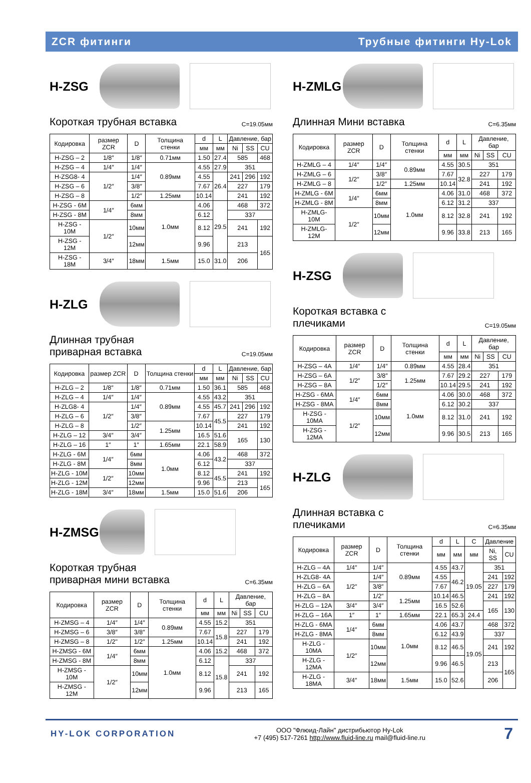ZCR фитинги Трубные фитинги Hy-Lok
H-ZSG
Короткая трубная вставка C=19.05мм
| Кодировка | размер ZCR | D | Толщина стенки | d | L | Давление, бар | | |
| --- | --- | --- | --- | --- | --- | --- | --- | --- |
| | | | | мм | мм | Ni | SS | CU |
| H-ZSG – 2 | 1/8″ | 1/8″ | 0.71мм | 1.50 | 27.4 | 585 | | 468 |
| H-ZSG – 4 | 1/4″ | 1/4″ | 0.89мм | 4.55 | 27.9 | 351 | | |
| H-ZSG8- 4 | 1/2″ | 1/4″ | | 4.55 | 26.4 | 241 | 296 | 192 |
| H-ZSG – 6 | | 3/8″ | | 7.67 | | 227 | | 179 |
| H-ZSG – 8 | | 1/2″ | 1.25мм | 10.14 | | 241 | | 192 |
| H-ZSG - 6M | 1/4″ | 6мм | 1.0мм | 4.06 | 29.5 | 468 | | 372 |
| H-ZSG - 8M | | 8мм | | 6.12 | | 337 | | |
| H-ZSG - 10M | 1/2″ | 10мм | | 8.12 | | 241 | | 192 |
| H-ZSG - 12M | | 12мм | | 9.96 | | 213 | | 165 |
| H-ZSG - 18M | 3/4″ | 18мм | 1.5мм | 15.0 | 31.0 | 206 | | |
H-ZLG
Длинная трубная
приварная вставка C=19.05мм
| Кодировка | размер ZCR | D | Толщина стенки | d | L | Давление, бар | | |
| --- | --- | --- | --- | --- | --- | --- | --- | --- |
| | | | | мм | мм | Ni | SS | CU |
| H-ZLG – 2 | 1/8″ | 1/8″ | 0.71мм | 1.50 | 36.1 | 585 | | 468 |
| H-ZLG – 4 | 1/4″ | 1/4″ | 0.89мм | 4.55 | 43.2 | 351 | | |
| H-ZLG8- 4 | 1/2″ | 1/4″ | | 4.55 | 45.7 | 241 | 296 | 192 |
| H-ZLG – 6 | | 3/8″ | | 7.67 | 45.5 | 227 | | 179 |
| H-ZLG – 8 | | 1/2″ | 1.25мм | 10.14 | | 241 | | 192 |
| H-ZLG – 12 | 3/4″ | 3/4″ | | 16.5 | 51.6 | 165 | | 130 |
| H-ZLG – 16 | 1″ | 1″ | 1.65мм | 22.1 | 58.9 | | | |
| H-ZLG - 6M | 1/4″ | 6мм | 1.0мм | 4.06 | 43.2 | 468 | | 372 |
| H-ZLG - 8M | | 8мм | | 6.12 | | 337 | | |
| H-ZLG - 10M | 1/2″ | 10мм | | 8.12 | 45.5 | 241 | | 192 |
| H-ZLG - 12M | | 12мм | | 9.96 | | 213 | | 165 |
| H-ZLG - 18M | 3/4″ | 18мм | 1.5мм | 15.0 | 51.6 | 206 | | |
H-ZMSG
Короткая трубная
приварная мини вставка C=6.35мм
| Кодировка | размер ZCR | D | Толщина стенки | d | L | Давление, бар | | |
| --- | --- | --- | --- | --- | --- | --- | --- | --- |
| | | | | мм | мм | Ni | SS | CU |
| H-ZMSG – 4 | 1/4″ | 1/4″ | 0.89мм | 4.55 | 15.2 | 351 | | |
| H-ZMSG – 6 | 3/8″ | 3/8″ | | 7.67 | 15.8 | 227 | | 179 |
| H-ZMSG – 8 | 1/2" | 1/2″ | 1.25мм | 10.14 | | 241 | | 192 |
| H-ZMSG - 6M | 1/4″ | 6мм | 1.0мм | 4.06 | 15.2 | 468 | | 372 |
| H-ZMSG - 8M | | 8мм | | 6.12 | 15.8 | 337 | | |
| H-ZMSG - 10M | 1/2″ | 10мм | | 8.12 | | 241 | | 192 |
| H-ZMSG - 12M | | 12мм | | 9.96 | | 213 | | 165 |
H-ZMLG
Длинная Мини вставка C=6.35мм
| Кодировка | размер ZCR | D | Толщина стенки | d | L | Давление, бар | | |
| --- | --- | --- | --- | --- | --- | --- | --- | --- |
| | | | | мм | мм | Ni | SS | CU |
| H-ZMLG – 4 | 1/4″ | 1/4″ | 0.89мм | 4.55 | 30.5 | 351 | | |
| H-ZMLG – 6 | 1/2″ | 3/8″ | | 7.67 | 32.8 | 227 | | 179 |
| H-ZMLG – 8 | | 1/2″ | 1.25мм | 10.14 | | 241 | | 192 |
| H-ZMLG - 6M | 1/4″ | 6мм | 1.0мм | 4.06 | 31.0 | 468 | | 372 |
| H-ZMLG - 8M | | 8мм | | 6.12 | 31.2 | 337 | | |
| H-ZMLG- 10M | 1/2″ | 10мм | | 8.12 | 32.8 | 241 | | 192 |
| H-ZMLG- 12M | | 12мм | | 9.96 | 33.8 | 213 | | 165 |
H-ZSG
Короткая вставка с
плечиками C=19.05мм
| Кодировка | размер ZCR | D | Толщина стенки | d | L | Давление, бар | | |
| --- | --- | --- | --- | --- | --- | --- | --- | --- |
| | | | | мм | мм | Ni | SS | CU |
| H-ZSG – 4A | 1/4″ | 1/4″ | 0.89мм | 4.55 | 28.4 | 351 | | |
| H-ZSG – 6A | 1/2″ | 3/8″ | 1.25мм | 7.67 | 29.2 | 227 | | 179 |
| H-ZSG – 8A | | 1/2″ | | 10.14 | 29.5 | 241 | | 192 |
| H-ZSG - 6MA | 1/4″ | 6мм | 1.0мм | 4.06 | 30.0 | 468 | | 372 |
| H-ZSG - 8MA | | 8мм | | 6.12 | 30.2 | 337 | | |
| H-ZSG - 10MA | 1/2″ | 10мм | | 8.12 | 31.0 | 241 | | 192 |
| H-ZSG - 12MA | | 12мм | | 9.96 | 30.5 | 213 | | 165 |
H-ZLG
Длинная вставка с
плечиками C=6.35мм
| Кодировка | размер ZCR | D | Толщина стенки | d | L | C | Давление | |
| --- | --- | --- | --- | --- | --- | --- | --- | --- |
| | | | | мм | мм | мм | Ni, SS | CU |
| H-ZLG – 4A | 1/4″ | 1/4″ | 0.89мм | 4.55 | 43.7 | 19.05 | 351 | |
| H-ZLG8- 4A | 1/2″ | 1/4″ | | 4.55 | 46.2 | | 241 | 192 |
| H-ZLG – 6A | | 3/8″ | | 7.67 | | | 227 | 179 |
| H-ZLG – 8A | | 1/2″ | 1.25мм | 10.14 | 46.5 | | 241 | 192 |
| H-ZLG – 12A | 3/4″ | 3/4″ | | 16.5 | 52.6 | | 165 | 130 |
| H-ZLG – 16A | 1″ | 1″ | 1.65мм | 22.1 | 65.3 | 24.4 | | |
| H-ZLG - 6MA | 1/4″ | 6мм | 1.0мм | 4.06 | 43.7 | 19.05 | 468 | 372 |
| H-ZLG - 8MA | | 8мм | | 6.12 | 43.9 | | 337 | |
| H-ZLG - 10MA | 1/2″ | 10мм | | 8.12 | 46.5 | | 241 | 192 |
| H-ZLG - 12MA | | 12мм | | 9.96 | 46.5 | | 213 | 165 |
| H-ZLG - 18MA | 3/4″ | 18мм | 1.5мм | 15.0 | 52.6 | | 206 | |
HY-LOK CORPORATION ООО "Флюид-Лайн" дистрибьютор Hy-Lok
+7 (495) 517-7261 http://www.fluid-line.ru mail@fluid-line.ru 7